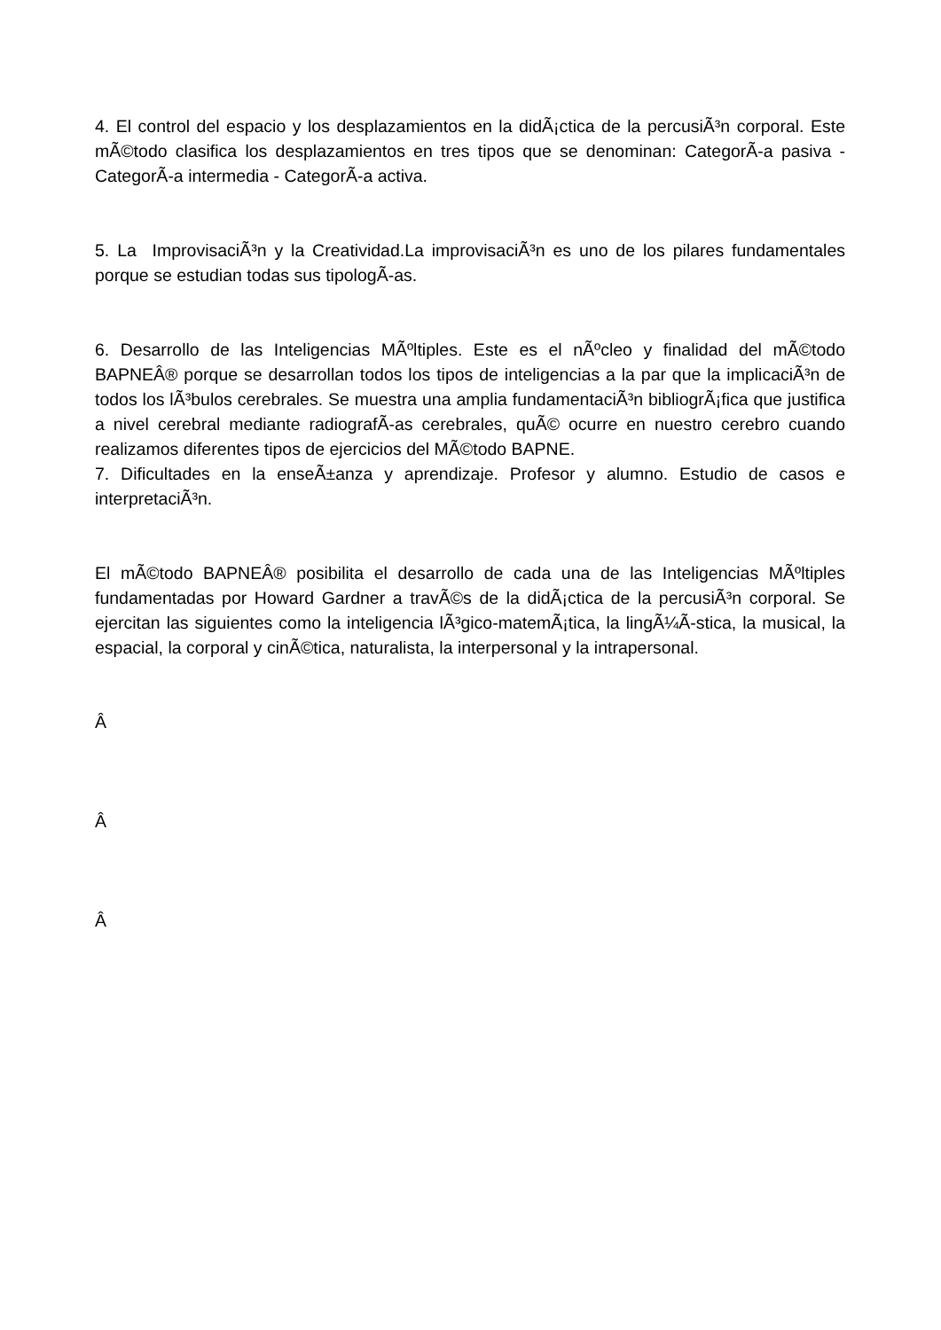4. El control del espacio y los desplazamientos en la didÃ¡ctica de la percusiÃ³n corporal. Este mÃ©todo clasifica los desplazamientos en tres tipos que se denominan: CategorÃ-a pasiva - CategorÃ-a intermedia - CategorÃ-a activa.
5. La ImprovisaciÃ³n y la Creatividad.La improvisaciÃ³n es uno de los pilares fundamentales porque se estudian todas sus tipologÃ-as.
6. Desarrollo de las Inteligencias MÃºltiples. Este es el nÃºcleo y finalidad del mÃ©todo BAPNEÂ® porque se desarrollan todos los tipos de inteligencias a la par que la implicaciÃ³n de todos los lÃ³bulos cerebrales. Se muestra una amplia fundamentaciÃ³n bibliogrÃ¡fica que justifica a nivel cerebral mediante radiografÃ-as cerebrales, quÃ© ocurre en nuestro cerebro cuando realizamos diferentes tipos de ejercicios del MÃ©todo BAPNE.
7. Dificultades en la enseÃ±anza y aprendizaje. Profesor y alumno. Estudio de casos e interpretaciÃ³n.
El mÃ©todo BAPNEÂ® posibilita el desarrollo de cada una de las Inteligencias MÃºltiples fundamentadas por Howard Gardner a travÃ©s de la didÃ¡ctica de la percusiÃ³n corporal. Se ejercitan las siguientes como la inteligencia lÃ³gico-matemÃ¡tica, la lingÃ¼Ã-stica, la musical, la espacial, la corporal y cinÃ©tica, naturalista, la interpersonal y la intrapersonal.
Â
Â
Â